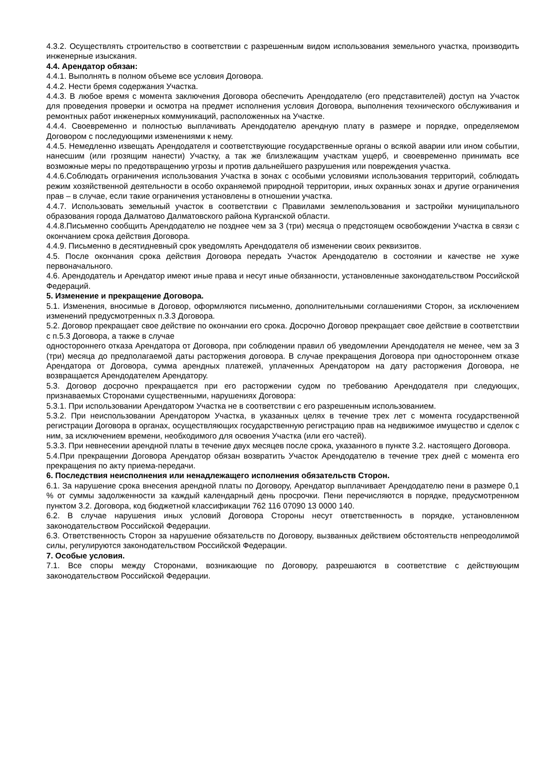4.3.2. Осуществлять строительство в соответствии с разрешенным видом использования земельного участка, производить инженерные изыскания.
4.4. Арендатор обязан:
4.4.1. Выполнять в полном объеме все условия Договора.
4.4.2. Нести бремя содержания Участка.
4.4.3. В любое время с момента заключения Договора обеспечить Арендодателю (его представителей) доступ на Участок для проведения проверки и осмотра на предмет исполнения условия Договора, выполнения технического обслуживания и ремонтных работ инженерных коммуникаций, расположенных на Участке.
4.4.4. Своевременно и полностью выплачивать Арендодателю арендную плату в размере и порядке, определяемом Договором с последующими изменениями к нему.
4.4.5. Немедленно извещать Арендодателя и соответствующие государственные органы о всякой аварии или ином событии, нанесшим (или грозящим нанести) Участку, а так же близлежащим участкам ущерб, и своевременно принимать все возможные меры по предотвращению угрозы и против дальнейшего разрушения или повреждения участка.
4.4.6.Соблюдать ограничения использования Участка в зонах с особыми условиями использования территорий, соблюдать режим хозяйственной деятельности в особо охраняемой природной территории, иных охранных зонах и другие ограничения прав – в случае, если такие ограничения установлены в отношении участка.
4.4.7. Использовать земельный участок в соответствии с Правилами землепользования и застройки муниципального образования города Далматово Далматовского района Курганской области.
4.4.8.Письменно сообщить Арендодателю не позднее чем за 3 (три) месяца о предстоящем освобождении Участка в связи с окончанием срока действия Договора.
4.4.9. Письменно в десятидневный срок уведомлять Арендодателя об изменении своих реквизитов.
4.5. После окончания срока действия Договора передать Участок Арендодателю в состоянии и качестве не хуже первоначального.
4.6. Арендодатель и Арендатор имеют иные права и несут иные обязанности, установленные законодательством Российской Федераций.
5. Изменение и прекращение Договора.
5.1. Изменения, вносимые в Договор, оформляются письменно, дополнительными соглашениями Сторон, за исключением изменений предусмотренных п.3.3 Договора.
5.2. Договор прекращает свое действие по окончании его срока. Досрочно Договор прекращает свое действие в соответствии с п.5.3 Договора, а также в случае
одностороннего отказа Арендатора от Договора, при соблюдении правил об уведомлении Арендодателя не менее, чем за 3 (три) месяца до предполагаемой даты расторжения договора. В случае прекращения Договора при одностороннем отказе Арендатора от Договора, сумма арендных платежей, уплаченных Арендатором на дату расторжения Договора, не возвращается Арендодателем Арендатору.
5.3. Договор досрочно прекращается при его расторжении судом по требованию Арендодателя при следующих, признаваемых Сторонами существенными, нарушениях Договора:
5.3.1. При использовании Арендатором Участка не в соответствии с его разрешенным использованием.
5.3.2. При неиспользовании Арендатором Участка, в указанных целях в течение трех лет с момента государственной регистрации Договора в органах, осуществляющих государственную регистрацию прав на недвижимое имущество и сделок с ним, за исключением времени, необходимого для освоения Участка (или его частей).
5.3.3. При невнесении арендной платы в течение двух месяцев после срока, указанного в пункте 3.2. настоящего Договора.
5.4.При прекращении Договора Арендатор обязан возвратить Участок Арендодателю в течение трех дней с момента его прекращения по акту приема-передачи.
6. Последствия неисполнения или ненадлежащего исполнения обязательств Сторон.
6.1. За нарушение срока внесения арендной платы по Договору, Арендатор выплачивает Арендодателю пени в размере 0,1 % от суммы задолженности за каждый календарный день просрочки. Пени перечисляются в порядке, предусмотренном пунктом 3.2. Договора, код бюджетной классификации 762 116 07090 13 0000 140.
6.2. В случае нарушения иных условий Договора Стороны несут ответственность в порядке, установленном законодательством Российской Федерации.
6.3. Ответственность Сторон за нарушение обязательств по Договору, вызванных действием обстоятельств непреодолимой силы, регулируются законодательством Российской Федерации.
7. Особые условия.
7.1. Все споры между Сторонами, возникающие по Договору, разрешаются в соответствие с действующим законодательством Российской Федерации.